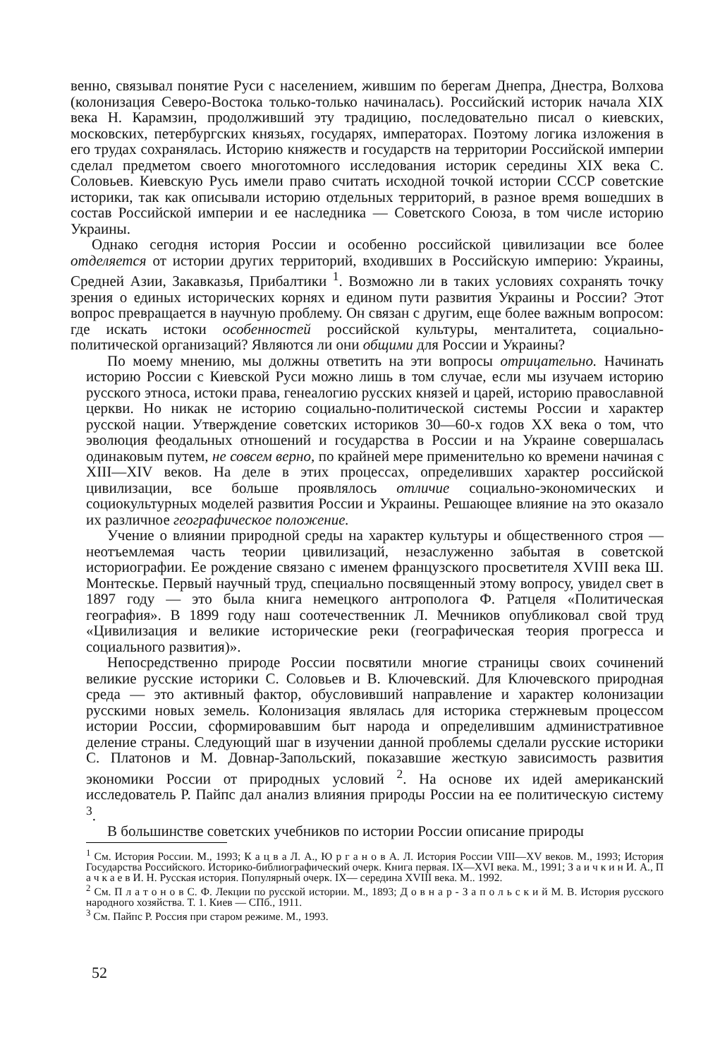венно, связывал понятие Руси с населением, жившим по берегам Днепра, Днестра, Волхова (колонизация Северо-Востока только-только начиналась). Российский историк начала XIX века Н. Карамзин, продолживший эту традицию, последовательно писал о киевских, московских, петербургских князьях, государях, императорах. Поэтому логика изложения в его трудах сохранялась. Историю княжеств и государств на территории Российской империи сделал предметом своего многотомного исследования историк середины XIX века С. Соловьев. Киевскую Русь имели право считать исходной точкой истории СССР советские историки, так как описывали историю отдельных территорий, в разное время вошедших в состав Российской империи и ее наследника — Советского Союза, в том числе историю Украины.
Однако сегодня история России и особенно российской цивилизации все более отделяется от истории других территорий, входивших в Российскую империю: Украины, Средней Азии, Закавказья, Прибалтики <sup>1</sup>. Возможно ли в таких условиях сохранять точку зрения о единых исторических корнях и едином пути развития Украины и России? Этот вопрос превращается в научную проблему. Он связан с другим, еще более важным вопросом: где искать истоки особенностей российской культуры, менталитета, социально-политической организаций? Являются ли они общими для России и Украины?
По моему мнению, мы должны ответить на эти вопросы отрицательно. Начинать историю России с Киевской Руси можно лишь в том случае, если мы изучаем историю русского этноса, истоки права, генеалогию русских князей и царей, историю православной церкви. Но никак не историю социально-политической системы России и характер русской нации. Утверждение советских историков 30—60-х годов XX века о том, что эволюция феодальных отношений и государства в России и на Украине совершалась одинаковым путем, не совсем верно, по крайней мере применительно ко времени начиная с XIII—XIV веков. На деле в этих процессах, определивших характер российской цивилизации, все больше проявлялось отличие социально-экономических и социокультурных моделей развития России и Украины. Решающее влияние на это оказало их различное географическое положение.
Учение о влиянии природной среды на характер культуры и общественного строя — неотъемлемая часть теории цивилизаций, незаслуженно забытая в советской историографии. Ее рождение связано с именем французского просветителя XVIII века Ш. Монтескье. Первый научный труд, специально посвященный этому вопросу, увидел свет в 1897 году — это была книга немецкого антрополога Ф. Ратцеля «Политическая география». В 1899 году наш соотечественник Л. Мечников опубликовал свой труд «Цивилизация и великие исторические реки (географическая теория прогресса и социального развития)».
Непосредственно природе России посвятили многие страницы своих сочинений великие русские историки С. Соловьев и В. Ключевский. Для Ключевского природная среда — это активный фактор, обусловивший направление и характер колонизации русскими новых земель. Колонизация являлась для историка стержневым процессом истории России, сформировавшим быт народа и определившим административное деление страны. Следующий шаг в изучении данной проблемы сделали русские историки С. Платонов и М. Довнар-Запольский, показавшие жесткую зависимость развития экономики России от природных условий <sup>2</sup>. На основе их идей американский исследователь Р. Пайпс дал анализ влияния природы России на ее политическую систему <sup>3</sup>.
В большинстве советских учебников по истории России описание природы
<sup>1</sup> См. История России. М., 1993; К а ц в а Л. А., Ю р г а н о в А. Л. История России VIII—XV веков. М., 1993; История Государства Российского. Историко-библиографический очерк. Книга первая. IX—XVI века. М., 1991; З а и ч к и н И. А., П а ч к а е в И. Н. Русская история. Популярный очерк. IX— середина XVIII века. М.. 1992.
<sup>2</sup> См. П л а т о н о в С. Ф. Лекции по русской истории. М., 1893; Д о в н а р - З а п о л ь с к и й М. В. История русского народного хозяйства. Т. 1. Киев — СПб., 1911.
<sup>3</sup> См. Пайпс Р. Россия при старом режиме. М., 1993.
52